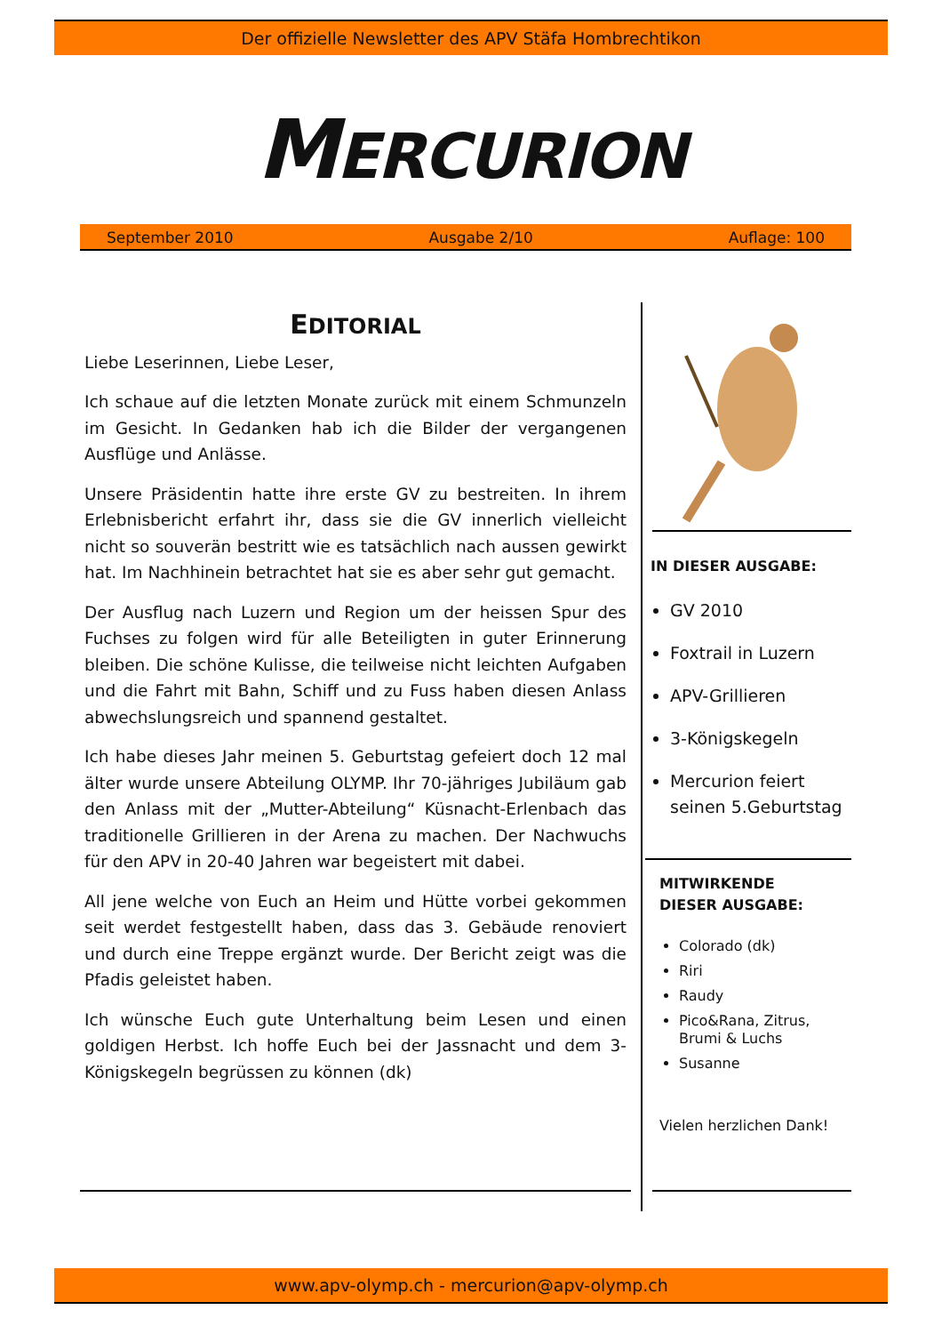Der offizielle Newsletter des APV Stäfa Hombrechtikon
MERCURION
September 2010 Ausgabe 2/10 Auflage: 100
EDITORIAL
Liebe Leserinnen, Liebe Leser,
Ich schaue auf die letzten Monate zurück mit einem Schmunzeln im Gesicht. In Gedanken hab ich die Bilder der vergangenen Ausflüge und Anlässe.
Unsere Präsidentin hatte ihre erste GV zu bestreiten. In ihrem Erlebnisbericht erfahrt ihr, dass sie die GV innerlich vielleicht nicht so souverän bestritt wie es tatsächlich nach aussen gewirkt hat. Im Nachhinein betrachtet hat sie es aber sehr gut gemacht.
Der Ausflug nach Luzern und Region um der heissen Spur des Fuchses zu folgen wird für alle Beteiligten in guter Erinnerung bleiben. Die schöne Kulisse, die teilweise nicht leichten Aufgaben und die Fahrt mit Bahn, Schiff und zu Fuss haben diesen Anlass abwechslungsreich und spannend gestaltet.
Ich habe dieses Jahr meinen 5. Geburtstag gefeiert doch 12 mal älter wurde unsere Abteilung OLYMP. Ihr 70-jähriges Jubiläum gab den Anlass mit der „Mutter-Abteilung“ Küsnacht-Erlenbach das traditionelle Grillieren in der Arena zu machen. Der Nachwuchs für den APV in 20-40 Jahren war begeistert mit dabei.
All jene welche von Euch an Heim und Hütte vorbei gekommen seit werdet festgestellt haben, dass das 3. Gebäude renoviert und durch eine Treppe ergänzt wurde. Der Bericht zeigt was die Pfadis geleistet haben.
Ich wünsche Euch gute Unterhaltung beim Lesen und einen goldigen Herbst. Ich hoffe Euch bei der Jassnacht und dem 3-Königskegeln begrüssen zu können (dk)
IN DIESER AUSGABE:
GV 2010
Foxtrail in Luzern
APV-Grillieren
3-Königskegeln
Mercurion feiert seinen 5.Geburtstag
MITWIRKENDE
DIESER AUSGABE:
Colorado (dk)
Riri
Raudy
Pico&Rana, Zitrus, Brumi & Luchs
Susanne
Vielen herzlichen Dank!
www.apv-olymp.ch - mercurion@apv-olymp.ch